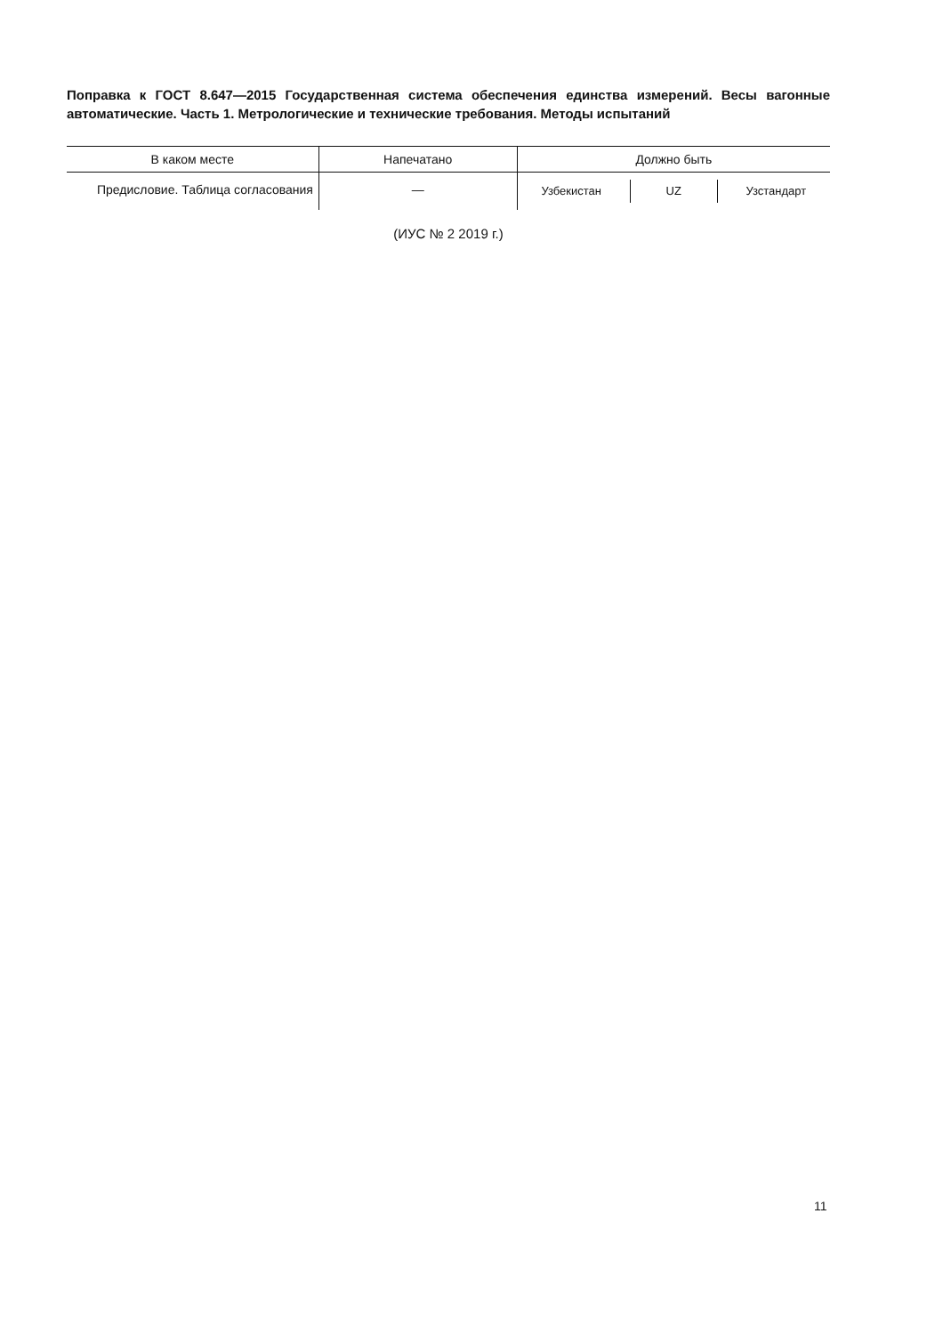Поправка к ГОСТ 8.647—2015 Государственная система обеспечения единства измерений. Весы вагонные автоматические. Часть 1. Метрологические и технические требования. Методы испытаний
| В каком месте | Напечатано | Должно быть |
| --- | --- | --- |
| Предисловие. Таблица согласования | — | Узбекистан UZ Узстандарт |
(ИУС № 2 2019 г.)
11